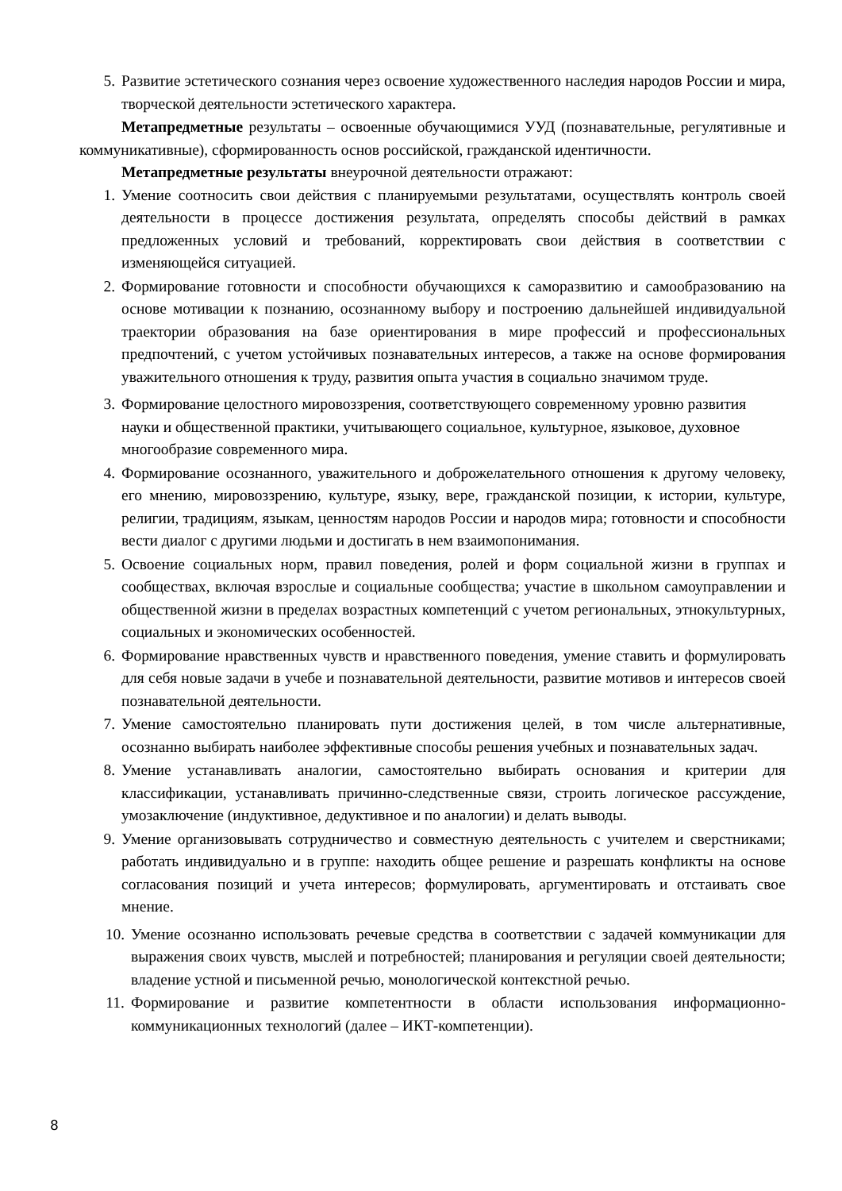5. Развитие эстетического сознания через освоение художественного наследия народов России и мира, творческой деятельности эстетического характера.
Метапредметные результаты – освоенные обучающимися УУД (познавательные, регулятивные и коммуникативные), сформированность основ российской, гражданской идентичности.
Метапредметные результаты внеурочной деятельности отражают:
1. Умение соотносить свои действия с планируемыми результатами, осуществлять контроль своей деятельности в процессе достижения результата, определять способы действий в рамках предложенных условий и требований, корректировать свои действия в соответствии с изменяющейся ситуацией.
2. Формирование готовности и способности обучающихся к саморазвитию и самообразованию на основе мотивации к познанию, осознанному выбору и построению дальнейшей индивидуальной траектории образования на базе ориентирования в мире профессий и профессиональных предпочтений, с учетом устойчивых познавательных интересов, а также на основе формирования уважительного отношения к труду, развития опыта участия в социально значимом труде.
3. Формирование целостного мировоззрения, соответствующего современному уровню развития науки и общественной практики, учитывающего социальное, культурное, языковое, духовное многообразие современного мира.
4. Формирование осознанного, уважительного и доброжелательного отношения к другому человеку, его мнению, мировоззрению, культуре, языку, вере, гражданской позиции, к истории, культуре, религии, традициям, языкам, ценностям народов России и народов мира; готовности и способности вести диалог с другими людьми и достигать в нем взаимопонимания.
5. Освоение социальных норм, правил поведения, ролей и форм социальной жизни в группах и сообществах, включая взрослые и социальные сообщества; участие в школьном самоуправлении и общественной жизни в пределах возрастных компетенций с учетом региональных, этнокультурных, социальных и экономических особенностей.
6. Формирование нравственных чувств и нравственного поведения, умение ставить и формулировать для себя новые задачи в учебе и познавательной деятельности, развитие мотивов и интересов своей познавательной деятельности.
7. Умение самостоятельно планировать пути достижения целей, в том числе альтернативные, осознанно выбирать наиболее эффективные способы решения учебных и познавательных задач.
8. Умение устанавливать аналогии, самостоятельно выбирать основания и критерии для классификации, устанавливать причинно-следственные связи, строить логическое рассуждение, умозаключение (индуктивное, дедуктивное и по аналогии) и делать выводы.
9. Умение организовывать сотрудничество и совместную деятельность с учителем и сверстниками; работать индивидуально и в группе: находить общее решение и разрешать конфликты на основе согласования позиций и учета интересов; формулировать, аргументировать и отстаивать свое мнение.
10. Умение осознанно использовать речевые средства в соответствии с задачей коммуникации для выражения своих чувств, мыслей и потребностей; планирования и регуляции своей деятельности; владение устной и письменной речью, монологической контекстной речью.
11. Формирование и развитие компетентности в области использования информационно-коммуникационных технологий (далее – ИКТ-компетенции).
8